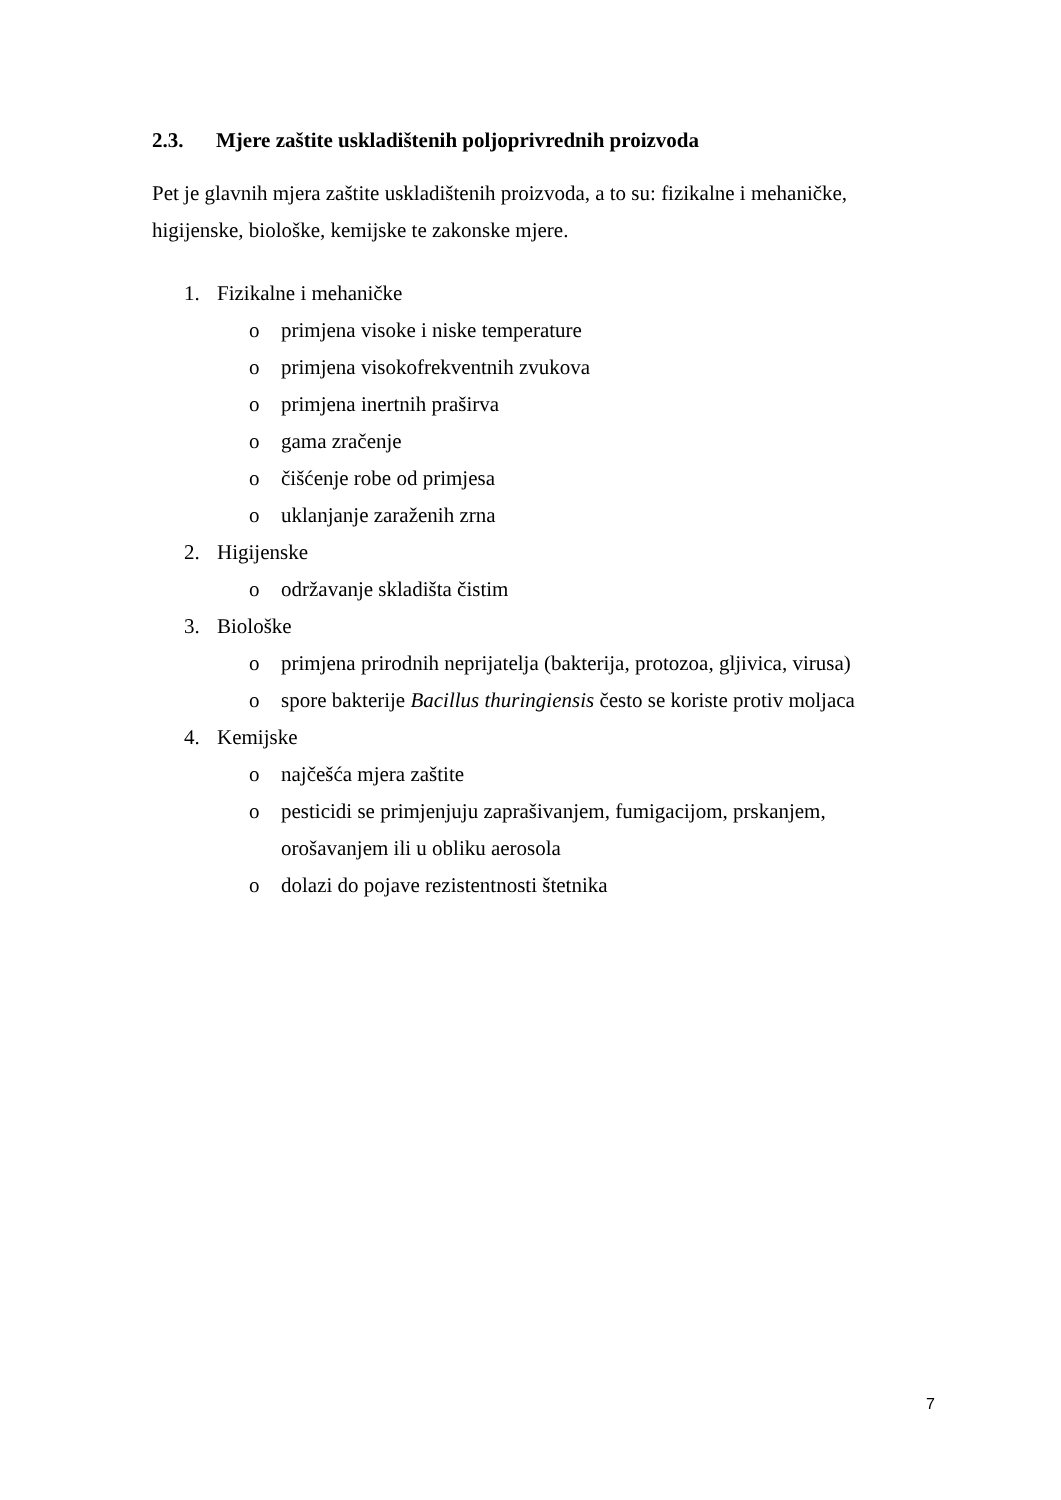2.3. Mjere zaštite uskladištenih poljoprivrednih proizvoda
Pet je glavnih mjera zaštite uskladištenih proizvoda, a to su: fizikalne i mehaničke, higijenske, biološke, kemijske te zakonske mjere.
1. Fizikalne i mehaničke
o primjena visoke i niske temperature
o primjena visokofrekventnih zvukova
o primjena inertnih praširva
o gama zračenje
o čišćenje robe od primjesa
o uklanjanje zaraženih zrna
2. Higijenske
o održavanje skladišta čistim
3. Biološke
o primjena prirodnih neprijatelja (bakterija, protozoa, gljivica, virusa)
o spore bakterije Bacillus thuringiensis često se koriste protiv moljaca
4. Kemijske
o najčešća mjera zaštite
o pesticidi se primjenjuju zaprašivanjem, fumigacijom, prskanjem, orošavanjem ili u obliku aerosola
o dolazi do pojave rezistentnosti štetnika
7